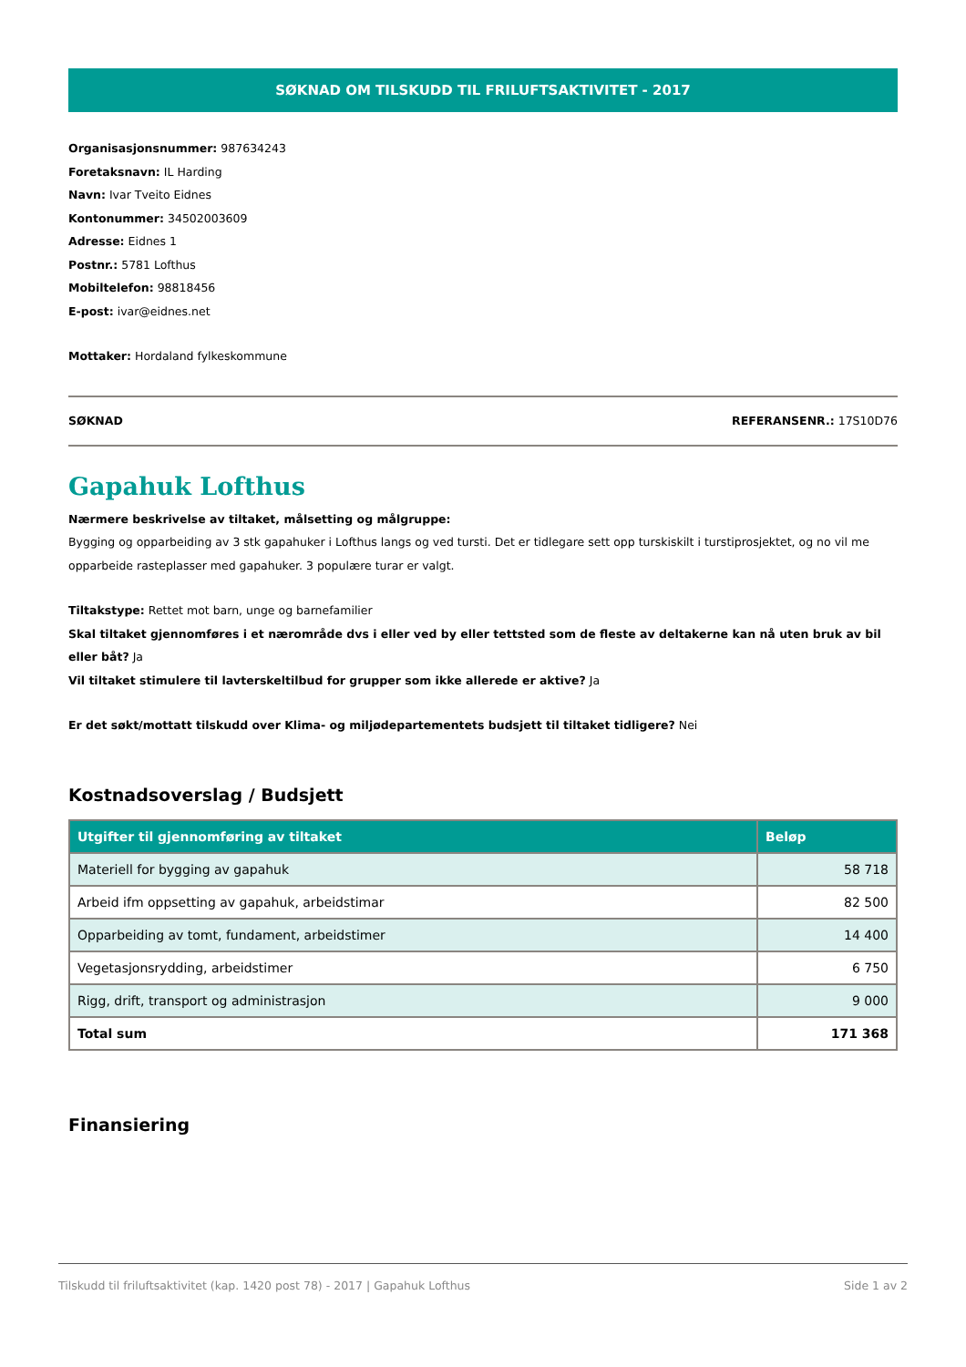SØKNAD OM TILSKUDD TIL FRILUFTSAKTIVITET - 2017
Organisasjonsnummer: 987634243
Foretaksnavn: IL Harding
Navn: Ivar Tveito Eidnes
Kontonummer: 34502003609
Adresse: Eidnes 1
Postnr.: 5781 Lofthus
Mobiltelefon: 98818456
E-post: ivar@eidnes.net
Mottaker: Hordaland fylkeskommune
SØKNAD REFERANSENR.: 17S10D76
Gapahuk Lofthus
Nærmere beskrivelse av tiltaket, målsetting og målgruppe:
Bygging og opparbeiding av 3 stk gapahuker i Lofthus langs og ved tursti. Det er tidlegare sett opp turskiskilt i turstiprosjektet, og no vil me opparbeide rasteplasser med gapahuker. 3 populære turar er valgt.
Tiltakstype: Rettet mot barn, unge og barnefamilier
Skal tiltaket gjennomføres i et nærområde dvs i eller ved by eller tettsted som de fleste av deltakerne kan nå uten bruk av bil eller båt? Ja
Vil tiltaket stimulere til lavterskeltilbud for grupper som ikke allerede er aktive? Ja
Er det søkt/mottatt tilskudd over Klima- og miljødepartementets budsjett til tiltaket tidligere? Nei
Kostnadsoverslag / Budsjett
| Utgifter til gjennomføring av tiltaket | Beløp |
| --- | --- |
| Materiell for bygging av gapahuk | 58 718 |
| Arbeid ifm oppsetting av gapahuk, arbeidstimar | 82 500 |
| Opparbeiding av tomt, fundament, arbeidstimer | 14 400 |
| Vegetasjonsrydding, arbeidstimer | 6 750 |
| Rigg, drift, transport og administrasjon | 9 000 |
| Total sum | 171 368 |
Finansiering
Tilskudd til friluftsaktivitet (kap. 1420 post 78) - 2017 | Gapahuk Lofthus Side 1 av 2